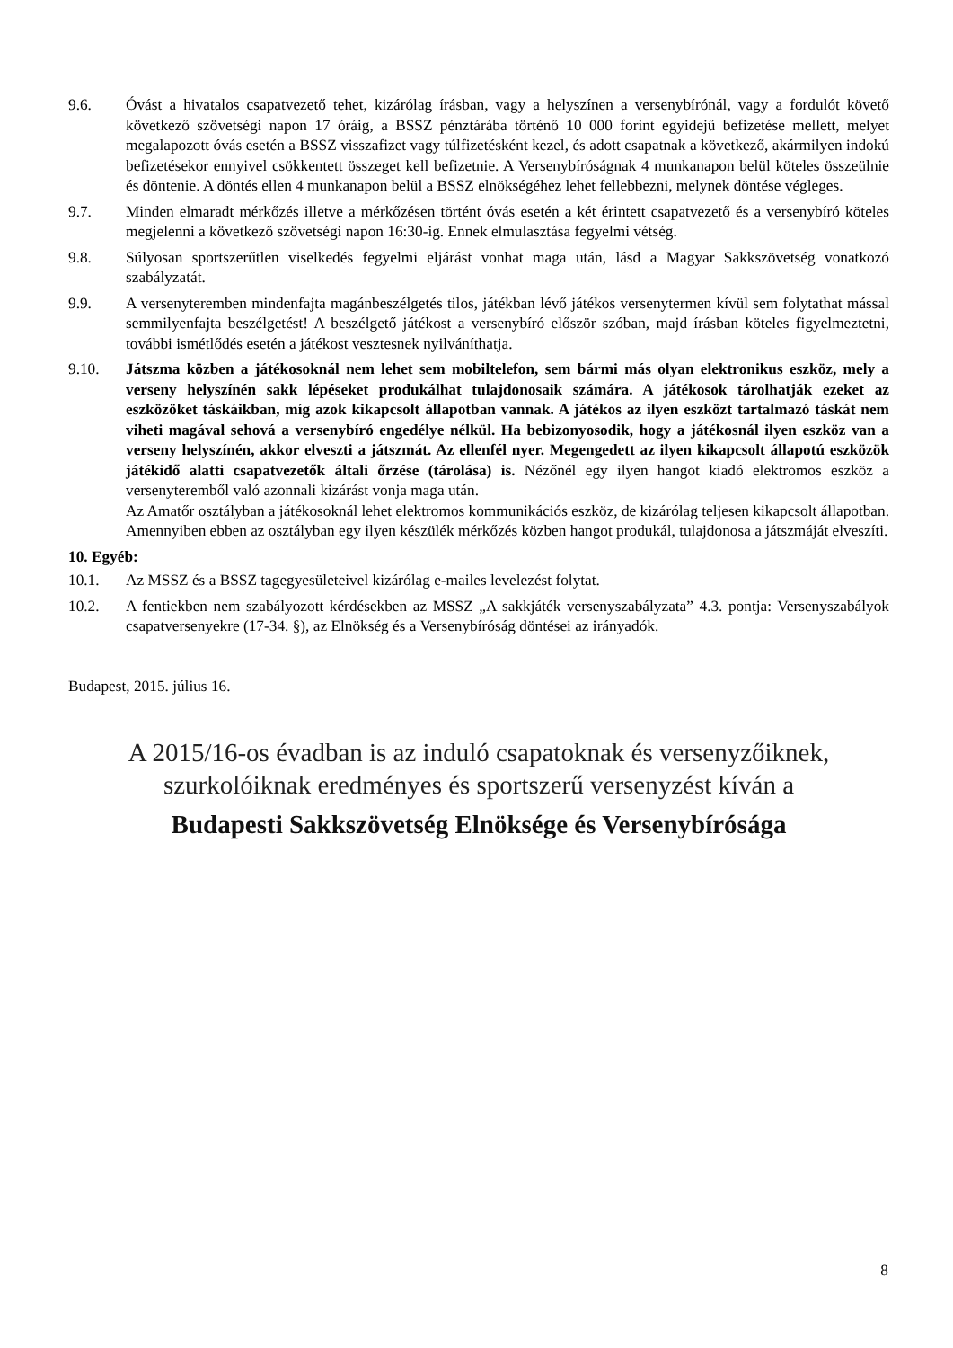9.6. Óvást a hivatalos csapatvezető tehet, kizárólag írásban, vagy a helyszínen a versenybírónál, vagy a fordulót követő következő szövetségi napon 17 óráig, a BSSZ pénztárába történő 10 000 forint egyidejű befizetése mellett, melyet megalapozott óvás esetén a BSSZ visszafizet vagy túlfizetésként kezel, és adott csapatnak a következő, akármilyen indokú befizetésekor ennyivel csökkentett összeget kell befizetnie. A Versenybíróságnak 4 munkanapon belül köteles összeülnie és döntenie. A döntés ellen 4 munkanapon belül a BSSZ elnökségéhez lehet fellebbezni, melynek döntése végleges.
9.7. Minden elmaradt mérkőzés illetve a mérkőzésen történt óvás esetén a két érintett csapatvezető és a versenybíró köteles megjelenni a következő szövetségi napon 16:30-ig. Ennek elmulasztása fegyelmi vétség.
9.8. Súlyosan sportszerűtlen viselkedés fegyelmi eljárást vonhat maga után, lásd a Magyar Sakkszövetség vonatkozó szabályzatát.
9.9. A versenyteremben mindenfajta magánbeszélgetés tilos, játékban lévő játékos versenytermen kívül sem folytathat mással semmilyenfajta beszélgetést! A beszélgető játékost a versenybíró először szóban, majd írásban köteles figyelmeztetni, további ismétlődés esetén a játékost vesztesnek nyilváníthatja.
9.10. Játszma közben a játékosoknál nem lehet sem mobiltelefon, sem bármi más olyan elektronikus eszköz, mely a verseny helyszínén sakk lépéseket produkálhat tulajdonosaik számára. A játékosok tárolhatják ezeket az eszközöket táskáikban, míg azok kikapcsolt állapotban vannak. A játékos az ilyen eszközt tartalmazó táskát nem viheti magával sehová a versenybíró engedélye nélkül. Ha bebizonyosodik, hogy a játékosnál ilyen eszköz van a verseny helyszínén, akkor elveszti a játszmát. Az ellenfél nyer. Megengedett az ilyen kikapcsolt állapotú eszközök játékidő alatti csapatvezetők általi őrzése (tárolása) is. Nézőnél egy ilyen hangot kiadó elektromos eszköz a versenyteremből való azonnali kizárást vonja maga után.
Az Amatőr osztályban a játékosoknál lehet elektromos kommunikációs eszköz, de kizárólag teljesen kikapcsolt állapotban. Amennyiben ebben az osztályban egy ilyen készülék mérkőzés közben hangot produkál, tulajdonosa a játszmáját elveszíti.
10. Egyéb:
10.1. Az MSSZ és a BSSZ tagegyesületeivel kizárólag e-mailes levelezést folytat.
10.2. A fentiekben nem szabályozott kérdésekben az MSSZ „A sakkjáték versenyszabályzata” 4.3. pontja: Versenyszabályok csapatversenyekre (17-34. §), az Elnökség és a Versenybíróság döntései az irányadók.
Budapest, 2015. július 16.
A 2015/16-os évadban is az induló csapatoknak és versenyzőiknek,
szurkolóiknak eredményes és sportszerű versenyzést kíván a
Budapesti Sakkszövetség Elnöksége és Versenybírósága
8